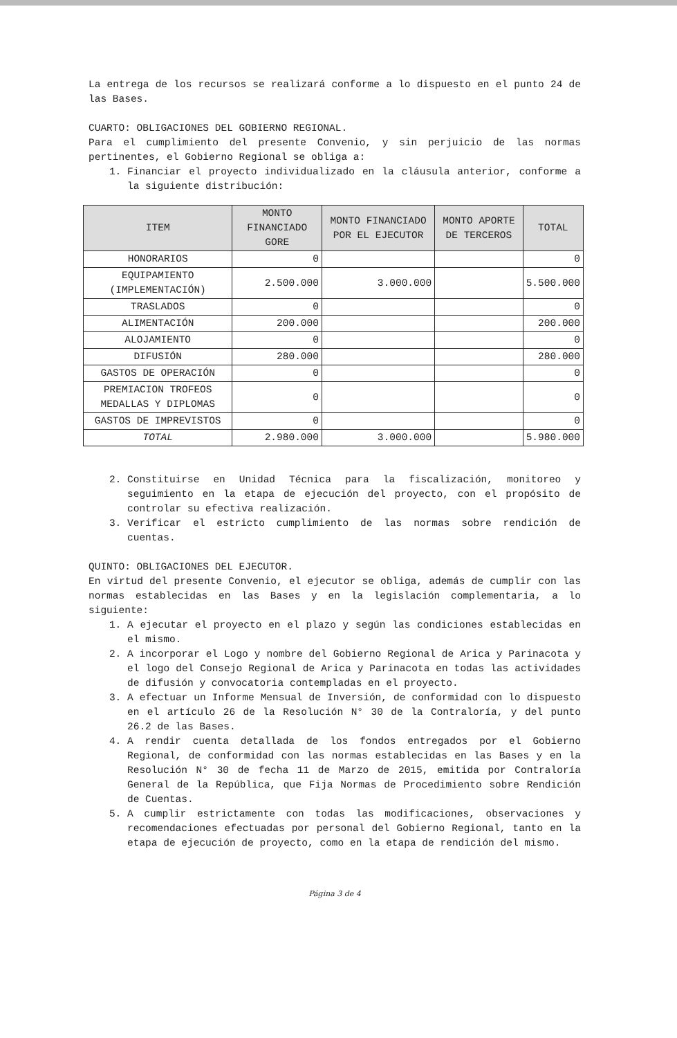La entrega de los recursos se realizará conforme a lo dispuesto en el punto 24 de las Bases.
CUARTO: OBLIGACIONES DEL GOBIERNO REGIONAL.
Para el cumplimiento del presente Convenio, y sin perjuicio de las normas pertinentes, el Gobierno Regional se obliga a:
1. Financiar el proyecto individualizado en la cláusula anterior, conforme a la siguiente distribución:
| ITEM | MONTO FINANCIADO GORE | MONTO FINANCIADO POR EL EJECUTOR | MONTO APORTE DE TERCEROS | TOTAL |
| --- | --- | --- | --- | --- |
| HONORARIOS | 0 | | | 0 |
| EQUIPAMIENTO (IMPLEMENTACIÓN) | 2.500.000 | 3.000.000 | | 5.500.000 |
| TRASLADOS | 0 | | | 0 |
| ALIMENTACIÓN | 200.000 | | | 200.000 |
| ALOJAMIENTO | 0 | | | 0 |
| DIFUSIÓN | 280.000 | | | 280.000 |
| GASTOS DE OPERACIÓN | 0 | | | 0 |
| PREMIACION TROFEOS MEDALLAS Y DIPLOMAS | 0 | | | 0 |
| GASTOS DE IMPREVISTOS | 0 | | | 0 |
| TOTAL | 2.980.000 | 3.000.000 | | 5.980.000 |
2. Constituirse en Unidad Técnica para la fiscalización, monitoreo y seguimiento en la etapa de ejecución del proyecto, con el propósito de controlar su efectiva realización.
3. Verificar el estricto cumplimiento de las normas sobre rendición de cuentas.
QUINTO: OBLIGACIONES DEL EJECUTOR.
En virtud del presente Convenio, el ejecutor se obliga, además de cumplir con las normas establecidas en las Bases y en la legislación complementaria, a lo siguiente:
1. A ejecutar el proyecto en el plazo y según las condiciones establecidas en el mismo.
2. A incorporar el Logo y nombre del Gobierno Regional de Arica y Parinacota y el logo del Consejo Regional de Arica y Parinacota en todas las actividades de difusión y convocatoria contempladas en el proyecto.
3. A efectuar un Informe Mensual de Inversión, de conformidad con lo dispuesto en el artículo 26 de la Resolución N° 30 de la Contraloría, y del punto 26.2 de las Bases.
4. A rendir cuenta detallada de los fondos entregados por el Gobierno Regional, de conformidad con las normas establecidas en las Bases y en la Resolución N° 30 de fecha 11 de Marzo de 2015, emitida por Contraloría General de la República, que Fija Normas de Procedimiento sobre Rendición de Cuentas.
5. A cumplir estrictamente con todas las modificaciones, observaciones y recomendaciones efectuadas por personal del Gobierno Regional, tanto en la etapa de ejecución de proyecto, como en la etapa de rendición del mismo.
Página 3 de 4